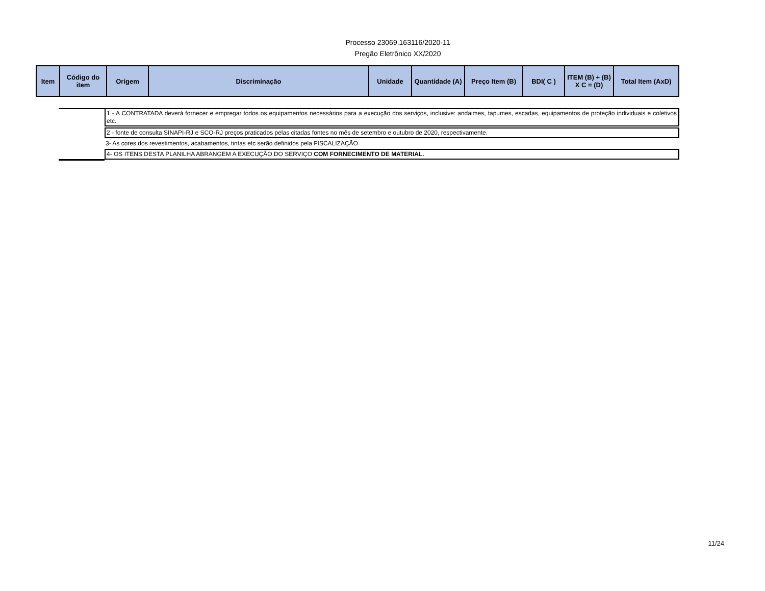Processo 23069.163116/2020-11
Pregão Eletrônico XX/2020
| Item | Código do item | Origem | Discriminação | Unidade | Quantidade (A) | Preço Item (B) | BDI( C ) | ITEM (B) + (B) X C = (D) | Total Item (AxD) |
| --- | --- | --- | --- | --- | --- | --- | --- | --- | --- |
1 - A CONTRATADA deverá fornecer e empregar todos os equipamentos necessários para a execução dos serviços, inclusive: andaimes, tapumes, escadas, equipamentos de proteção individuais e coletivos etc.
2 - fonte de consulta SINAPI-RJ e SCO-RJ preços praticados pelas citadas fontes no mês de setembro e outubro de 2020, respectivamente.
3- As cores dos revestimentos, acabamentos, tintas etc serão definidos pela FISCALIZAÇÃO.
4- OS ITENS DESTA PLANILHA ABRANGEM A EXECUÇÃO DO SERVIÇO COM FORNECIMENTO DE MATERIAL.
11/24